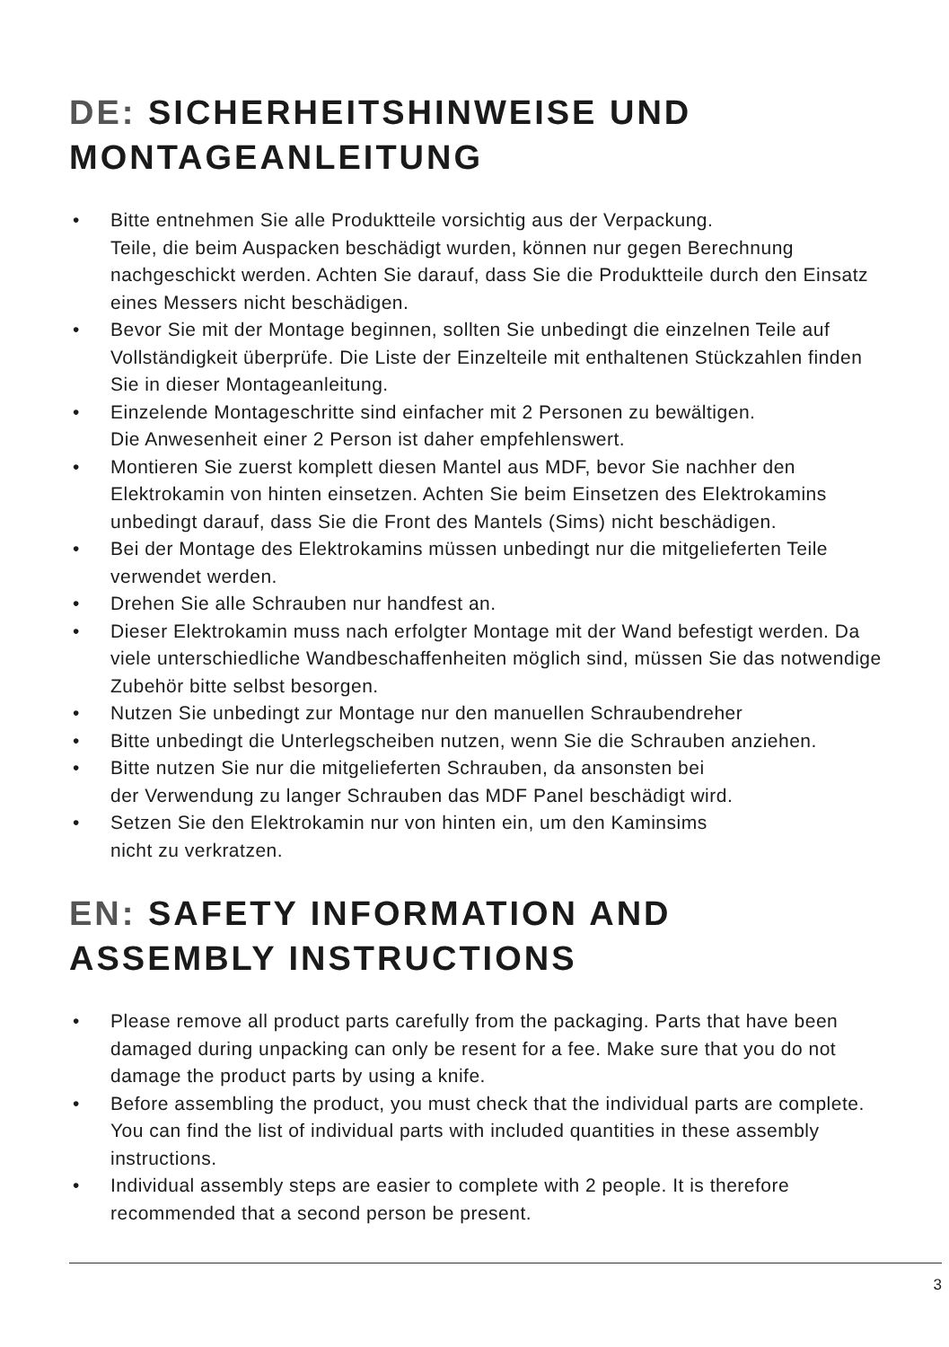DE: SICHERHEITSHINWEISE UND
MONTAGEANLEITUNG
• Bitte entnehmen Sie alle Produktteile vorsichtig aus der Verpackung.
Teile, die beim Auspacken beschädigt wurden, können nur gegen Berechnung nachgeschickt werden. Achten Sie darauf, dass Sie die Produktteile durch den Einsatz eines Messers nicht beschädigen.
• Bevor Sie mit der Montage beginnen, sollten Sie unbedingt die einzelnen Teile auf Vollständigkeit überprüfe. Die Liste der Einzelteile mit enthaltenen Stückzahlen finden Sie in dieser Montageanleitung.
• Einzelende Montageschritte sind einfacher mit 2 Personen zu bewältigen.
Die Anwesenheit einer 2 Person ist daher empfehlenswert.
• Montieren Sie zuerst komplett diesen Mantel aus MDF, bevor Sie nachher den Elektrokamin von hinten einsetzen. Achten Sie beim Einsetzen des Elektrokamins unbedingt darauf, dass Sie die Front des Mantels (Sims) nicht beschädigen.
• Bei der Montage des Elektrokamins müssen unbedingt nur die mitgelieferten Teile verwendet werden.
• Drehen Sie alle Schrauben nur handfest an.
• Dieser Elektrokamin muss nach erfolgter Montage mit der Wand befestigt werden. Da viele unterschiedliche Wandbeschaffenheiten möglich sind, müssen Sie das notwendige Zubehör bitte selbst besorgen.
• Nutzen Sie unbedingt zur Montage nur den manuellen Schraubendreher
• Bitte unbedingt die Unterlegscheiben nutzen, wenn Sie die Schrauben anziehen.
• Bitte nutzen Sie nur die mitgelieferten Schrauben, da ansonsten bei
der Verwendung zu langer Schrauben das MDF Panel beschädigt wird.
• Setzen Sie den Elektrokamin nur von hinten ein, um den Kaminsims
nicht zu verkratzen.
EN: SAFETY INFORMATION AND
ASSEMBLY INSTRUCTIONS
• Please remove all product parts carefully from the packaging. Parts that have been damaged during unpacking can only be resent for a fee. Make sure that you do not damage the product parts by using a knife.
• Before assembling the product, you must check that the individual parts are complete. You can find the list of individual parts with included quantities in these assembly instructions.
• Individual assembly steps are easier to complete with 2 people. It is therefore recommended that a second person be present.
3